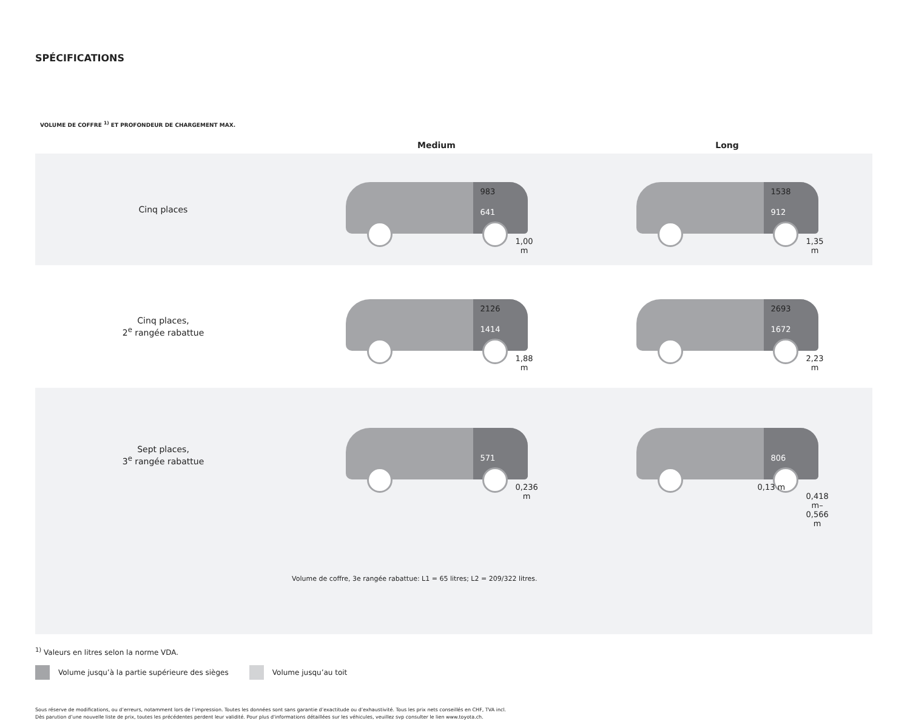SPÉCIFICATIONS
VOLUME DE COFFRE <sup>1)</sup> ET PROFONDEUR DE CHARGEMENT MAX.
| | Medium | Long |
| --- | --- | --- |
| Cinq places | 983 641 1,00 m | 1538 912 1,35 m |
| Cinq places, 2<sup>e</sup> rangée rabattue | 2126 1414 1,88 m | 2693 1672 2,23 m |
| Sept places, 3<sup>e</sup> rangée rabattue | 571 0,236 m | 806 0,13 m 0,418 m– 0,566 m |
| | Volume de coffre, 3e rangée rabattue: L1 = 65 litres; L2 = 209/322 litres. | |
<sup>1)</sup> Valeurs en litres selon la norme VDA.
Volume jusqu’à la partie supérieure des sièges Volume jusqu’au toit
Sous réserve de modifications, ou d’erreurs, notamment lors de l’impression. Toutes les données sont sans garantie d’exactitude ou d’exhaustivité. Tous les prix nets conseillés en CHF, TVA incl.
Dès parution d’une nouvelle liste de prix, toutes les précédentes perdent leur validité. Pour plus d'informations détaillées sur les véhicules, veuillez svp consulter le lien www.toyota.ch.